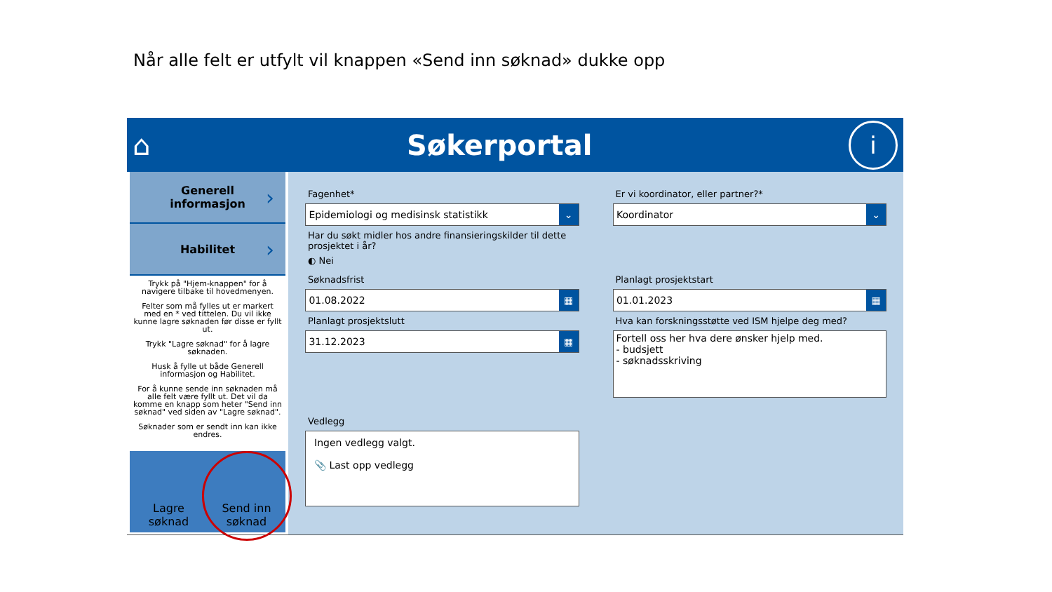Når alle felt er utfylt vil knappen «Send inn søknad» dukke opp
⌂ Søkerportal i
Generell
informasjon ›
Habilitet ›
Trykk på "Hjem-knappen" for å navigere tilbake til hovedmenyen.
Felter som må fylles ut er markert med en * ved tittelen. Du vil ikke kunne lagre søknaden før disse er fyllt ut.
Trykk "Lagre søknad" for å lagre søknaden.
Husk å fylle ut både Generell informasjon og Habilitet.
For å kunne sende inn søknaden må alle felt være fyllt ut. Det vil da komme en knapp som heter "Send inn søknad" ved siden av "Lagre søknad".
Søknader som er sendt inn kan ikke endres.
Lagre
søknad
Send inn
søknad
Fagenhet*
Epidemiologi og medisinsk statistikk ⌄
Har du søkt midler hos andre finansieringskilder til dette prosjektet i år?
◐ Nei
Er vi koordinator, eller partner?*
Koordinator ⌄
Søknadsfrist
01.08.2022 ▦
Planlagt prosjektslutt
31.12.2023 ▦
Planlagt prosjektstart
01.01.2023 ▦
Hva kan forskningsstøtte ved ISM hjelpe deg med?
Fortell oss her hva dere ønsker hjelp med.
- budsjett
- søknadsskriving
Vedlegg
Ingen vedlegg valgt.
📎 Last opp vedlegg